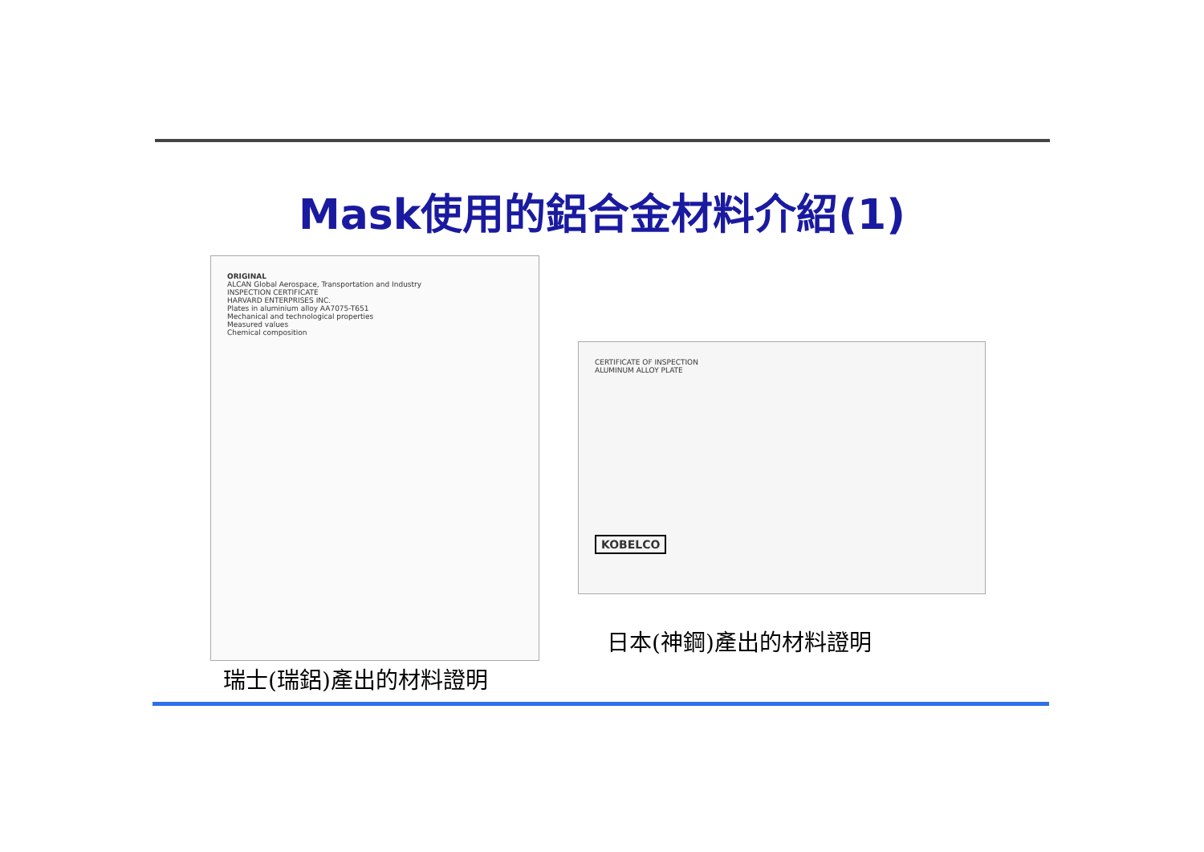Mask使用的鋁合金材料介紹(1)
ORIGINAL
ALCAN Global Aerospace, Transportation and Industry
INSPECTION CERTIFICATE
HARVARD ENTERPRISES INC.
Plates in aluminium alloy AA7075-T651
Mechanical and technological properties
Measured values
Chemical composition
CERTIFICATE OF INSPECTION
ALUMINUM ALLOY PLATE
KOBELCO
日本(神鋼)產出的材料證明
瑞士(瑞鋁)產出的材料證明